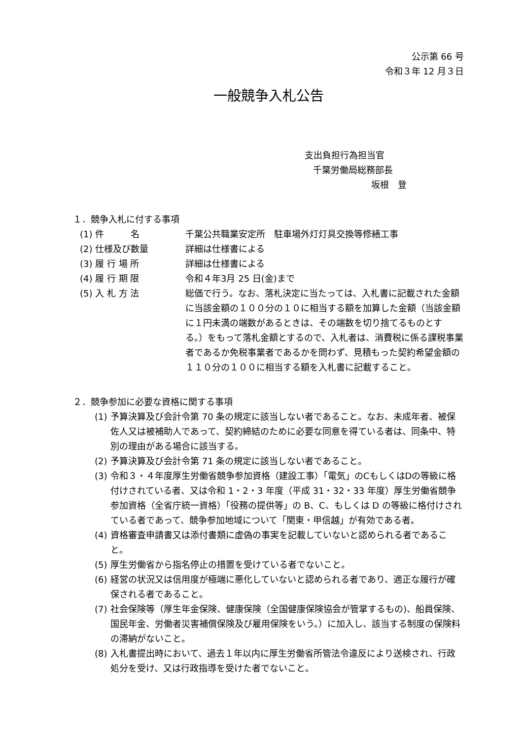公示第 66 号
令和３年 12 月３日
一般競争入札公告
支出負担行為担当官
千葉労働局総務部長
坂根　登
１．競争入札に付する事項
(1) 件　　　名 千葉公共職業安定所　駐車場外灯灯具交換等修繕工事
(2) 仕様及び数量 詳細は仕様書による
(3) 履 行 場 所 詳細は仕様書による
(4) 履 行 期 限 令和４年3月 25 日(金)まで
(5) 入 札 方 法 総価で行う。なお、落札決定に当たっては、入札書に記載された金額に当該金額の１００分の１０に相当する額を加算した金額（当該金額に１円未満の端数があるときは、その端数を切り捨てるものとする。）をもって落札金額とするので、入札者は、消費税に係る課税事業者であるか免税事業者であるかを問わず、見積もった契約希望金額の１１０分の１００に相当する額を入札書に記載すること。
２．競争参加に必要な資格に関する事項
(1)
予算決算及び会計令第 70 条の規定に該当しない者であること。なお、未成年者、被保佐人又は被補助人であって、契約締結のために必要な同意を得ている者は、同条中、特別の理由がある場合に該当する。
(2)
予算決算及び会計令第 71 条の規定に該当しない者であること。
(3)
令和３・４年度厚生労働省競争参加資格（建設工事）「電気」のCもしくはDの等級に格付けされている者、又は令和 1・2・3 年度（平成 31・32・33 年度）厚生労働省競争参加資格（全省庁統一資格）「役務の提供等」の B、C、もしくは D の等級に格付けされている者であって、競争参加地域について「関東・甲信越」が有効である者。
(4)
資格審査申請書又は添付書類に虚偽の事実を記載していないと認められる者であること。
(5)
厚生労働省から指名停止の措置を受けている者でないこと。
(6)
経営の状況又は信用度が極端に悪化していないと認められる者であり、適正な履行が確保される者であること。
(7)
社会保険等（厚生年金保険、健康保険（全国健康保険協会が管掌するもの)、船員保険、国民年金、労働者災害補償保険及び雇用保険をいう。）に加入し、該当する制度の保険料の滞納がないこと。
(8)
入札書提出時において、過去１年以内に厚生労働省所管法令違反により送検され、行政処分を受け、又は行政指導を受けた者でないこと。